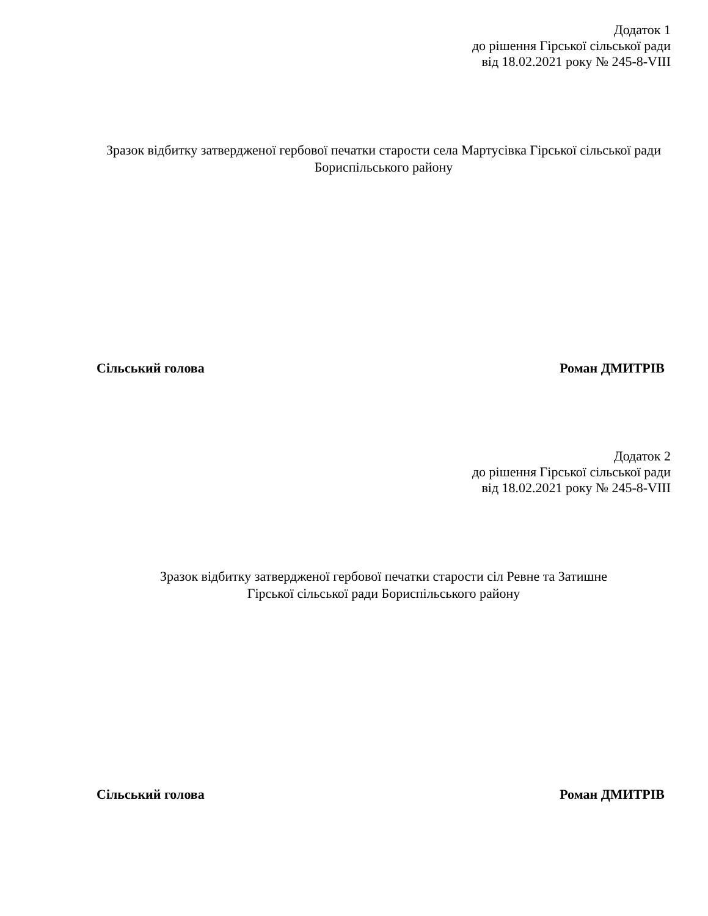Додаток 1
до рішення Гірської сільської ради
від 18.02.2021 року № 245-8-VIII
Зразок відбитку затвердженої гербової печатки старости села Мартусівка Гірської сільської ради Бориспільського району
Сільський голова Роман ДМИТРІВ
Додаток 2
до рішення Гірської сільської ради
від 18.02.2021 року № 245-8-VIII
Зразок відбитку затвердженої гербової печатки старости сіл Ревне та Затишне
Гірської сільської ради Бориспільського району
Сільський голова Роман ДМИТРІВ